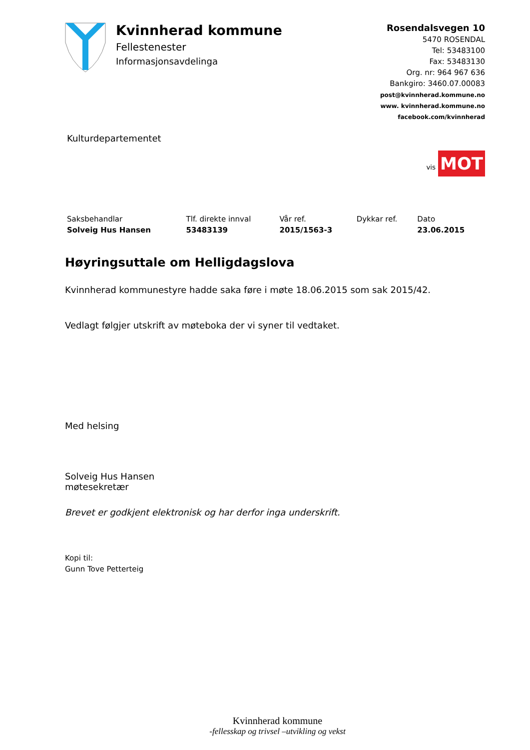Kvinnherad kommune
Fellestenester
Informasjonsavdelinga
Rosendalsvegen 10
5470 ROSENDAL
Tel: 53483100
Fax: 53483130
Org. nr: 964 967 636
Bankgiro: 3460.07.00083
post@kvinnherad.kommune.no
www. kvinnherad.kommune.no
facebook.com/kvinnherad
Kulturdepartementet
vis MOT
| Saksbehandlar | Tlf. direkte innval | Vår ref. | Dykkar ref. | Dato |
| Solveig Hus Hansen | 53483139 | 2015/1563-3 | | 23.06.2015 |
Høyringsuttale om Helligdagslova
Kvinnherad kommunestyre hadde saka føre i møte 18.06.2015 som sak 2015/42.
Vedlagt følgjer utskrift av møteboka der vi syner til vedtaket.
Med helsing
Solveig Hus Hansen
møtesekretær
Brevet er godkjent elektronisk og har derfor inga underskrift.
Kopi til:
Gunn Tove Petterteig
Kvinnherad kommune
-fellesskap og trivsel –utvikling og vekst